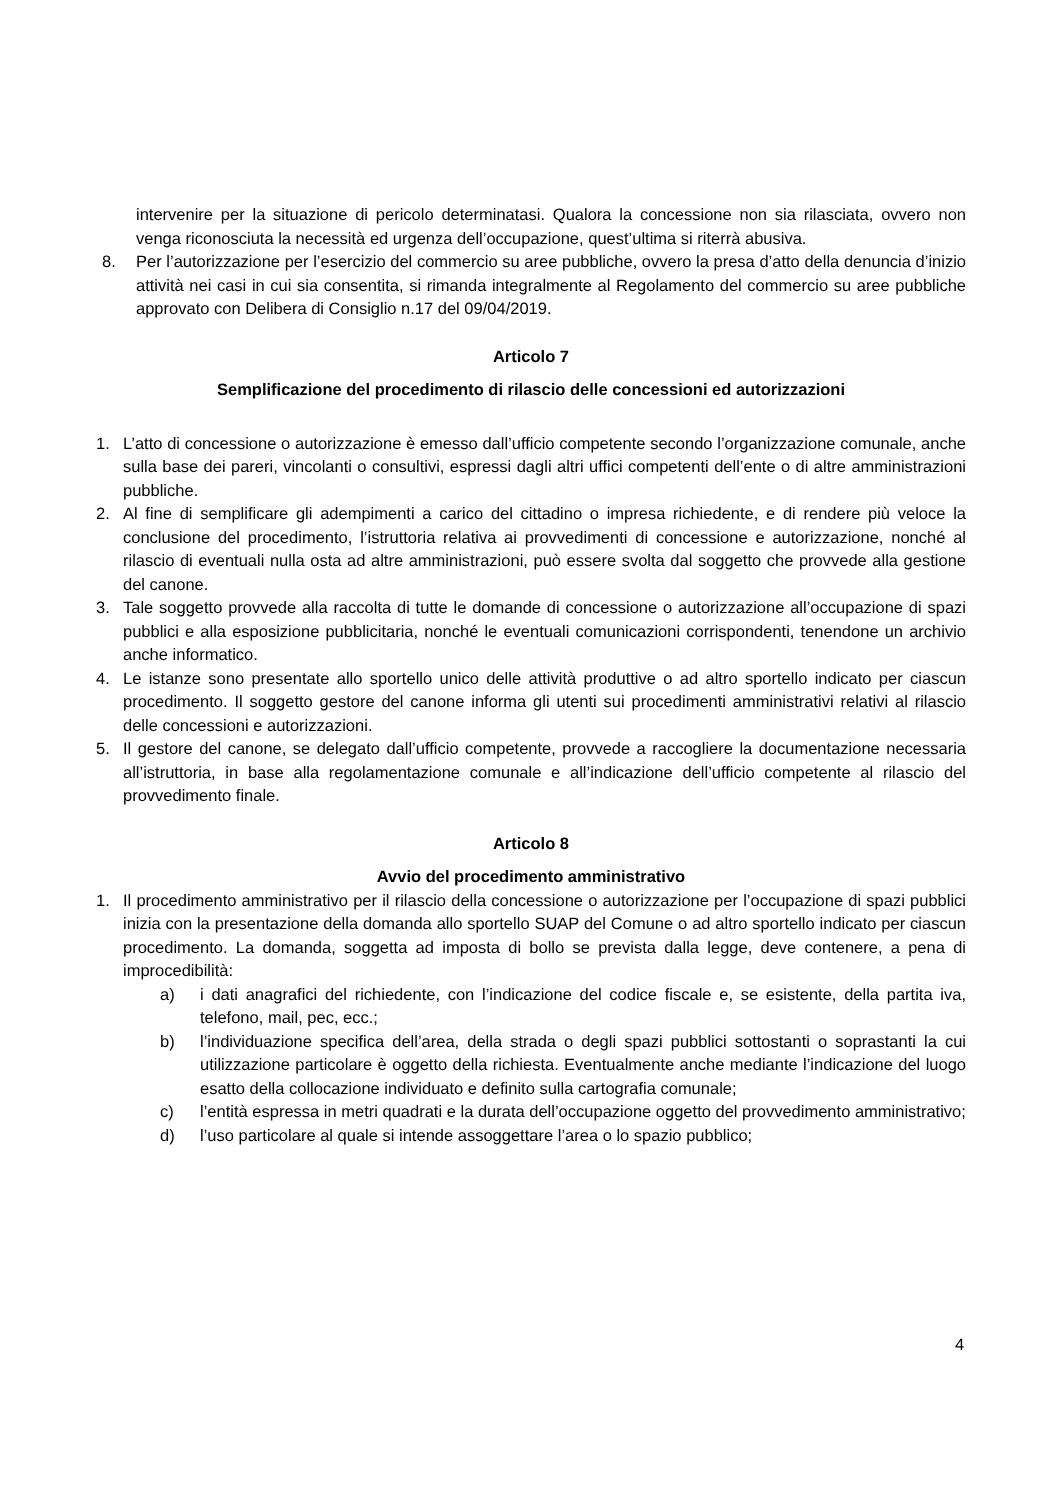intervenire per la situazione di pericolo determinatasi. Qualora la concessione non sia rilasciata, ovvero non venga riconosciuta la necessità ed urgenza dell’occupazione, quest’ultima si riterrà abusiva.
8. Per l’autorizzazione per l’esercizio del commercio su aree pubbliche, ovvero la presa d’atto della denuncia d’inizio attività nei casi in cui sia consentita, si rimanda integralmente al Regolamento del commercio su aree pubbliche approvato con Delibera di Consiglio n.17 del 09/04/2019.
Articolo 7
Semplificazione del procedimento di rilascio delle concessioni ed autorizzazioni
1. L’atto di concessione o autorizzazione è emesso dall’ufficio competente secondo l’organizzazione comunale, anche sulla base dei pareri, vincolanti o consultivi, espressi dagli altri uffici competenti dell’ente o di altre amministrazioni pubbliche.
2. Al fine di semplificare gli adempimenti a carico del cittadino o impresa richiedente, e di rendere più veloce la conclusione del procedimento, l’istruttoria relativa ai provvedimenti di concessione e autorizzazione, nonché al rilascio di eventuali nulla osta ad altre amministrazioni, può essere svolta dal soggetto che provvede alla gestione del canone.
3. Tale soggetto provvede alla raccolta di tutte le domande di concessione o autorizzazione all’occupazione di spazi pubblici e alla esposizione pubblicitaria, nonché le eventuali comunicazioni corrispondenti, tenendone un archivio anche informatico.
4. Le istanze sono presentate allo sportello unico delle attività produttive o ad altro sportello indicato per ciascun procedimento. Il soggetto gestore del canone informa gli utenti sui procedimenti amministrativi relativi al rilascio delle concessioni e autorizzazioni.
5. Il gestore del canone, se delegato dall’ufficio competente, provvede a raccogliere la documentazione necessaria all’istruttoria, in base alla regolamentazione comunale e all’indicazione dell’ufficio competente al rilascio del provvedimento finale.
Articolo 8
Avvio del procedimento amministrativo
1. Il procedimento amministrativo per il rilascio della concessione o autorizzazione per l’occupazione di spazi pubblici inizia con la presentazione della domanda allo sportello SUAP del Comune o ad altro sportello indicato per ciascun procedimento. La domanda, soggetta ad imposta di bollo se prevista dalla legge, deve contenere, a pena di improcedibilità:
a) i dati anagrafici del richiedente, con l’indicazione del codice fiscale e, se esistente, della partita iva, telefono, mail, pec, ecc.;
b) l’individuazione specifica dell’area, della strada o degli spazi pubblici sottostanti o soprastanti la cui utilizzazione particolare è oggetto della richiesta. Eventualmente anche mediante l’indicazione del luogo esatto della collocazione individuato e definito sulla cartografia comunale;
c) l’entità espressa in metri quadrati e la durata dell’occupazione oggetto del provvedimento amministrativo;
d) l’uso particolare al quale si intende assoggettare l’area o lo spazio pubblico;
4